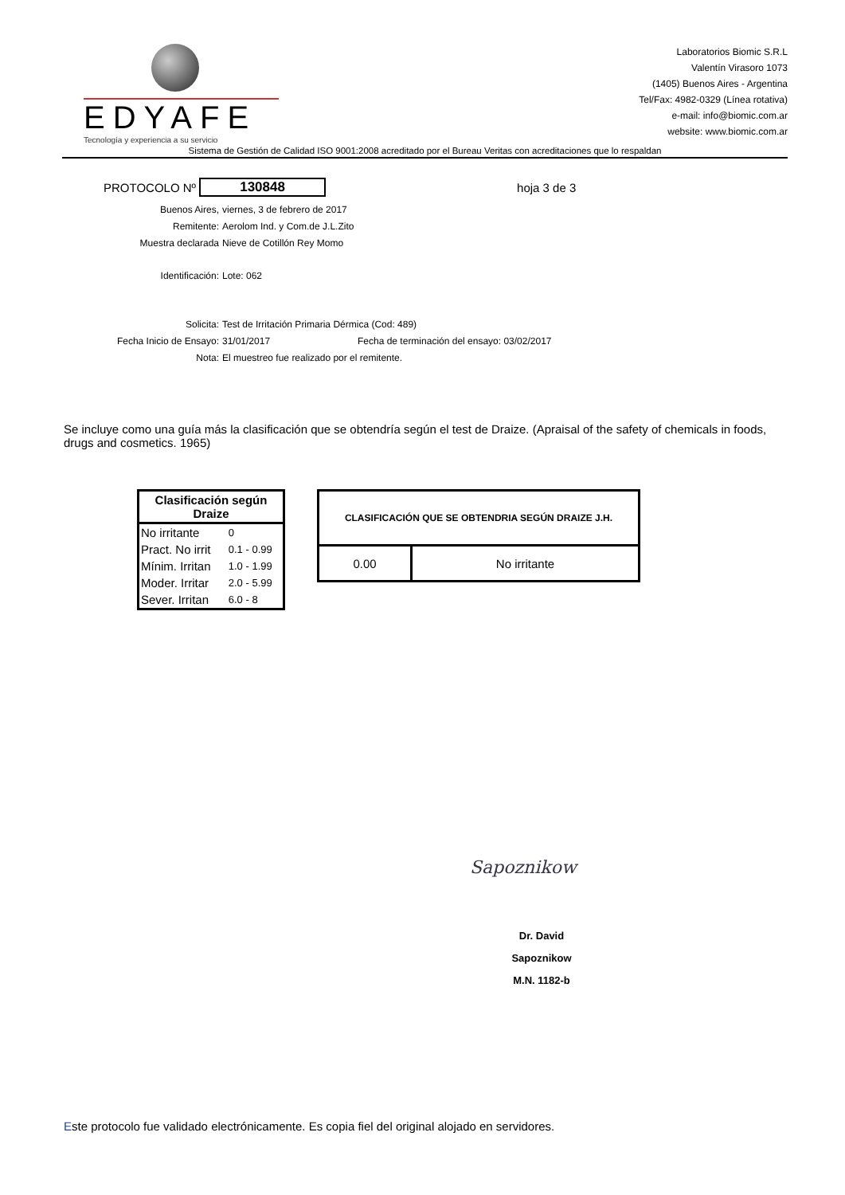EDYAFE
Tecnología y experiencia a su servicio
Laboratorios Biomic S.R.L
Valentín Virasoro 1073
(1405) Buenos Aires - Argentina
Tel/Fax: 4982-0329 (Línea rotativa)
e-mail: info@biomic.com.ar
website: www.biomic.com.ar
Sistema de Gestión de Calidad ISO 9001:2008 acreditado por el Bureau Veritas con acreditaciones que lo respaldan
PROTOCOLO Nº 130848 hoja 3 de 3
Buenos Aires, viernes, 3 de febrero de 2017
Remitente: Aerolom Ind. y Com.de J.L.Zito
Muestra declarada Nieve de Cotillón Rey Momo
Identificación: Lote: 062
Solicita: Test de Irritación Primaria Dérmica (Cod: 489)
Fecha Inicio de Ensayo: 31/01/2017 Fecha de terminación del ensayo: 03/02/2017
Nota: El muestreo fue realizado por el remitente.
Se incluye como una guía más la clasificación que se obtendría según el test de Draize. (Apraisal of the safety of chemicals in foods, drugs and cosmetics. 1965)
| Clasificación según Draize | |
| --- | --- |
| No irritante | 0 |
| Pract. No irrit | 0.1 - 0.99 |
| Mínim. Irritan | 1.0 - 1.99 |
| Moder. Irritar | 2.0 - 5.99 |
| Sever. Irritan | 6.0 - 8 |
| CLASIFICACIÓN QUE SE OBTENDRIA SEGÚN DRAIZE J.H. | |
| --- | --- |
| 0.00 | No irritante |
Sapoznikow
Dr. David Sapoznikow
M.N. 1182-b
Este protocolo fue validado electrónicamente. Es copia fiel del original alojado en servidores.